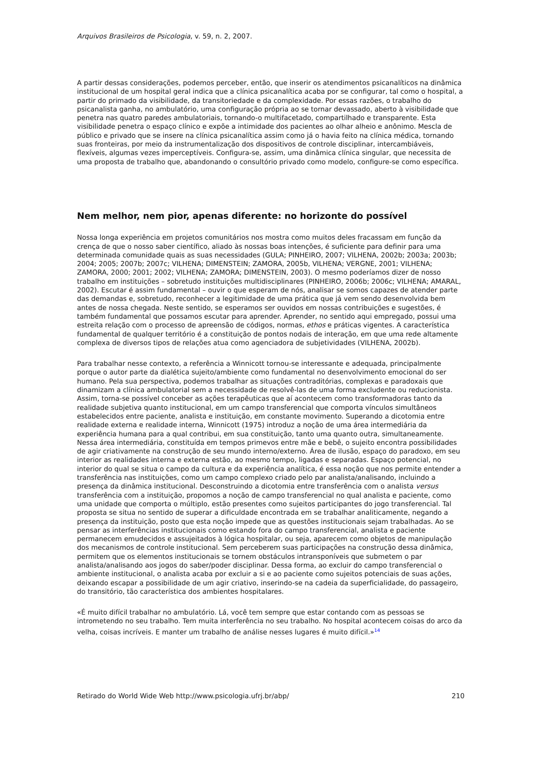Arquivos Brasileiros de Psicologia, v. 59, n. 2, 2007.
A partir dessas considerações, podemos perceber, então, que inserir os atendimentos psicanalíticos na dinâmica institucional de um hospital geral indica que a clínica psicanalítica acaba por se configurar, tal como o hospital, a partir do primado da visibilidade, da transitoriedade e da complexidade. Por essas razões, o trabalho do psicanalista ganha, no ambulatório, uma configuração própria ao se tornar devassado, aberto à visibilidade que penetra nas quatro paredes ambulatoriais, tornando-o multifacetado, compartilhado e transparente. Esta visibilidade penetra o espaço clínico e expõe a intimidade dos pacientes ao olhar alheio e anônimo. Mescla de público e privado que se insere na clínica psicanalítica assim como já o havia feito na clínica médica, tornando suas fronteiras, por meio da instrumentalização dos dispositivos de controle disciplinar, intercambiáveis, flexíveis, algumas vezes imperceptíveis. Configura-se, assim, uma dinâmica clínica singular, que necessita de uma proposta de trabalho que, abandonando o consultório privado como modelo, configure-se como específica.
Nem melhor, nem pior, apenas diferente: no horizonte do possível
Nossa longa experiência em projetos comunitários nos mostra como muitos deles fracassam em função da crença de que o nosso saber científico, aliado às nossas boas intenções, é suficiente para definir para uma determinada comunidade quais as suas necessidades (GULA; PINHEIRO, 2007; VILHENA, 2002b; 2003a; 2003b; 2004; 2005; 2007b; 2007c; VILHENA; DIMENSTEIN; ZAMORA, 2005b, VILHENA; VERGNE, 2001; VILHENA; ZAMORA, 2000; 2001; 2002; VILHENA; ZAMORA; DIMENSTEIN, 2003). O mesmo poderíamos dizer de nosso trabalho em instituições – sobretudo instituições multidisciplinares (PINHEIRO, 2006b; 2006c; VILHENA; AMARAL, 2002). Escutar é assim fundamental – ouvir o que esperam de nós, analisar se somos capazes de atender parte das demandas e, sobretudo, reconhecer a legitimidade de uma prática que já vem sendo desenvolvida bem antes de nossa chegada. Neste sentido, se esperamos ser ouvidos em nossas contribuições e sugestões, é também fundamental que possamos escutar para aprender. Aprender, no sentido aqui empregado, possui uma estreita relação com o processo de apreensão de códigos, normas, ethos e práticas vigentes. A característica fundamental de qualquer território é a constituição de pontos nodais de interação, em que uma rede altamente complexa de diversos tipos de relações atua como agenciadora de subjetividades (VILHENA, 2002b).
Para trabalhar nesse contexto, a referência a Winnicott tornou-se interessante e adequada, principalmente porque o autor parte da dialética sujeito/ambiente como fundamental no desenvolvimento emocional do ser humano. Pela sua perspectiva, podemos trabalhar as situações contraditórias, complexas e paradoxais que dinamizam a clínica ambulatorial sem a necessidade de resolvê-las de uma forma excludente ou reducionista. Assim, torna-se possível conceber as ações terapêuticas que aí acontecem como transformadoras tanto da realidade subjetiva quanto institucional, em um campo transferencial que comporta vínculos simultâneos estabelecidos entre paciente, analista e instituição, em constante movimento. Superando a dicotomia entre realidade externa e realidade interna, Winnicott (1975) introduz a noção de uma área intermediária da experiência humana para a qual contribui, em sua constituição, tanto uma quanto outra, simultaneamente. Nessa área intermediária, constituída em tempos primevos entre mãe e bebê, o sujeito encontra possibilidades de agir criativamente na construção de seu mundo interno/externo. Área de ilusão, espaço do paradoxo, em seu interior as realidades interna e externa estão, ao mesmo tempo, ligadas e separadas. Espaço potencial, no interior do qual se situa o campo da cultura e da experiência analítica, é essa noção que nos permite entender a transferência nas instituições, como um campo complexo criado pelo par analista/analisando, incluindo a presença da dinâmica institucional. Desconstruindo a dicotomia entre transferência com o analista versus transferência com a instituição, propomos a noção de campo transferencial no qual analista e paciente, como uma unidade que comporta o múltiplo, estão presentes como sujeitos participantes do jogo transferencial. Tal proposta se situa no sentido de superar a dificuldade encontrada em se trabalhar analiticamente, negando a presença da instituição, posto que esta noção impede que as questões institucionais sejam trabalhadas. Ao se pensar as interferências institucionais como estando fora do campo transferencial, analista e paciente permanecem emudecidos e assujeitados à lógica hospitalar, ou seja, aparecem como objetos de manipulação dos mecanismos de controle institucional. Sem perceberem suas participações na construção dessa dinâmica, permitem que os elementos institucionais se tornem obstáculos intransponíveis que submetem o par analista/analisando aos jogos do saber/poder disciplinar. Dessa forma, ao excluir do campo transferencial o ambiente institucional, o analista acaba por excluir a si e ao paciente como sujeitos potenciais de suas ações, deixando escapar a possibilidade de um agir criativo, inserindo-se na cadeia da superficialidade, do passageiro, do transitório, tão característica dos ambientes hospitalares.
«É muito difícil trabalhar no ambulatório. Lá, você tem sempre que estar contando com as pessoas se intrometendo no seu trabalho. Tem muita interferência no seu trabalho. No hospital acontecem coisas do arco da velha, coisas incríveis. E manter um trabalho de análise nesses lugares é muito difícil.»<sup>14</sup>
Retirado do World Wide Web http://www.psicologia.ufrj.br/abp/ 210